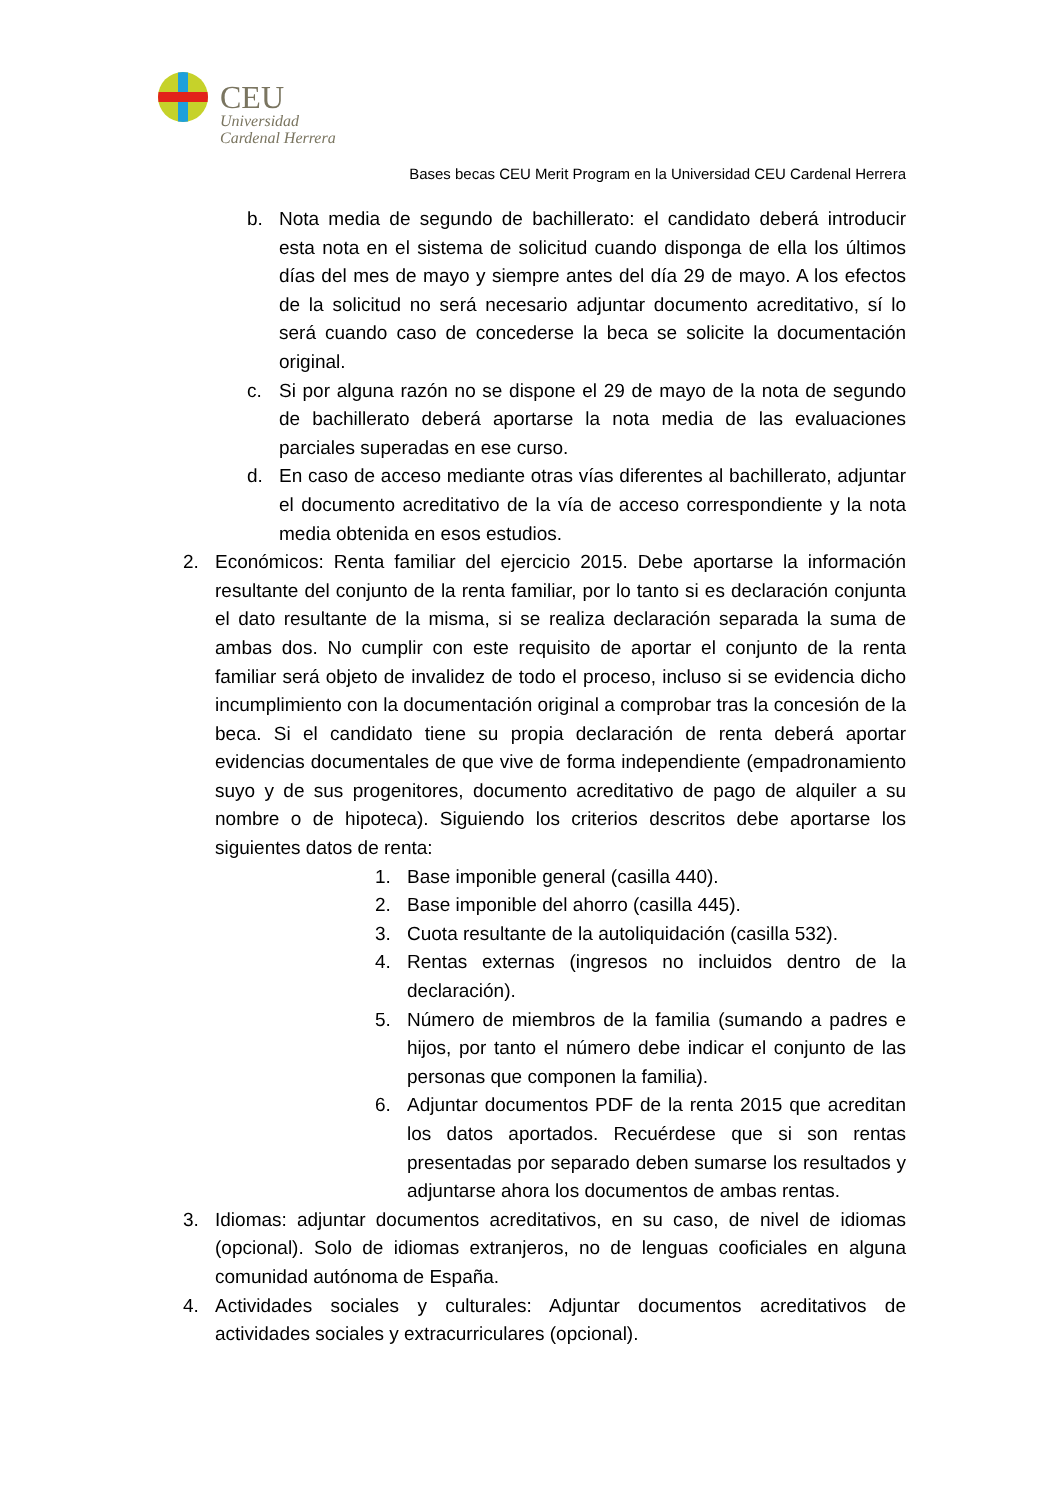CEU
Universidad
Cardenal Herrera
Bases becas CEU Merit Program en la Universidad CEU Cardenal Herrera
b. Nota media de segundo de bachillerato: el candidato deberá introducir esta nota en el sistema de solicitud cuando disponga de ella los últimos días del mes de mayo y siempre antes del día 29 de mayo. A los efectos de la solicitud no será necesario adjuntar documento acreditativo, sí lo será cuando caso de concederse la beca se solicite la documentación original.
c. Si por alguna razón no se dispone el 29 de mayo de la nota de segundo de bachillerato deberá aportarse la nota media de las evaluaciones parciales superadas en ese curso.
d. En caso de acceso mediante otras vías diferentes al bachillerato, adjuntar el documento acreditativo de la vía de acceso correspondiente y la nota media obtenida en esos estudios.
2. Económicos: Renta familiar del ejercicio 2015. Debe aportarse la información resultante del conjunto de la renta familiar, por lo tanto si es declaración conjunta el dato resultante de la misma, si se realiza declaración separada la suma de ambas dos. No cumplir con este requisito de aportar el conjunto de la renta familiar será objeto de invalidez de todo el proceso, incluso si se evidencia dicho incumplimiento con la documentación original a comprobar tras la concesión de la beca. Si el candidato tiene su propia declaración de renta deberá aportar evidencias documentales de que vive de forma independiente (empadronamiento suyo y de sus progenitores, documento acreditativo de pago de alquiler a su nombre o de hipoteca). Siguiendo los criterios descritos debe aportarse los siguientes datos de renta:
1. Base imponible general (casilla 440).
2. Base imponible del ahorro (casilla 445).
3. Cuota resultante de la autoliquidación (casilla 532).
4. Rentas externas (ingresos no incluidos dentro de la declaración).
5. Número de miembros de la familia (sumando a padres e hijos, por tanto el número debe indicar el conjunto de las personas que componen la familia).
6. Adjuntar documentos PDF de la renta 2015 que acreditan los datos aportados. Recuérdese que si son rentas presentadas por separado deben sumarse los resultados y adjuntarse ahora los documentos de ambas rentas.
3. Idiomas: adjuntar documentos acreditativos, en su caso, de nivel de idiomas (opcional). Solo de idiomas extranjeros, no de lenguas cooficiales en alguna comunidad autónoma de España.
4. Actividades sociales y culturales: Adjuntar documentos acreditativos de actividades sociales y extracurriculares (opcional).